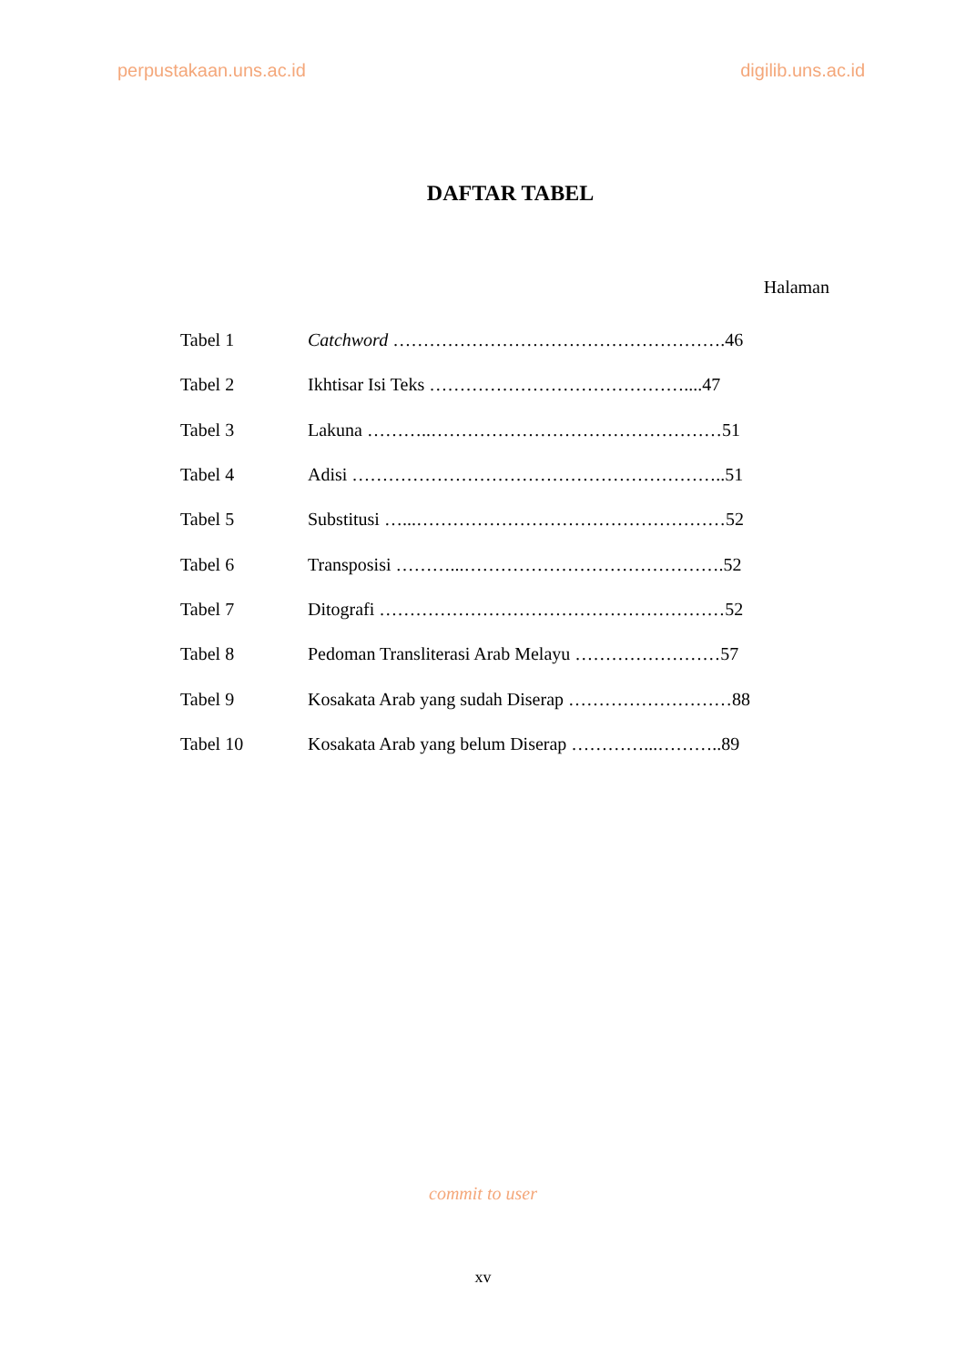perpustakaan.uns.ac.id digilib.uns.ac.id
DAFTAR TABEL
Halaman
| Tabel 1 | Catchword ……………………………………………….46 |
| Tabel 2 | Ikhtisar Isi Teks ……………………………………....47 |
| Tabel 3 | Lakuna ………..…………………………………………51 |
| Tabel 4 | Adisi ……………………………………………………..51 |
| Tabel 5 | Substitusi …...……………………………………………52 |
| Tabel 6 | Transposisi ………...…………………………………….52 |
| Tabel 7 | Ditografi …………………………………………………52 |
| Tabel 8 | Pedoman Transliterasi Arab Melayu ……………………57 |
| Tabel 9 | Kosakata Arab yang sudah Diserap ………………………88 |
| Tabel 10 | Kosakata Arab yang belum Diserap …………...………..89 |
commit to user
xv